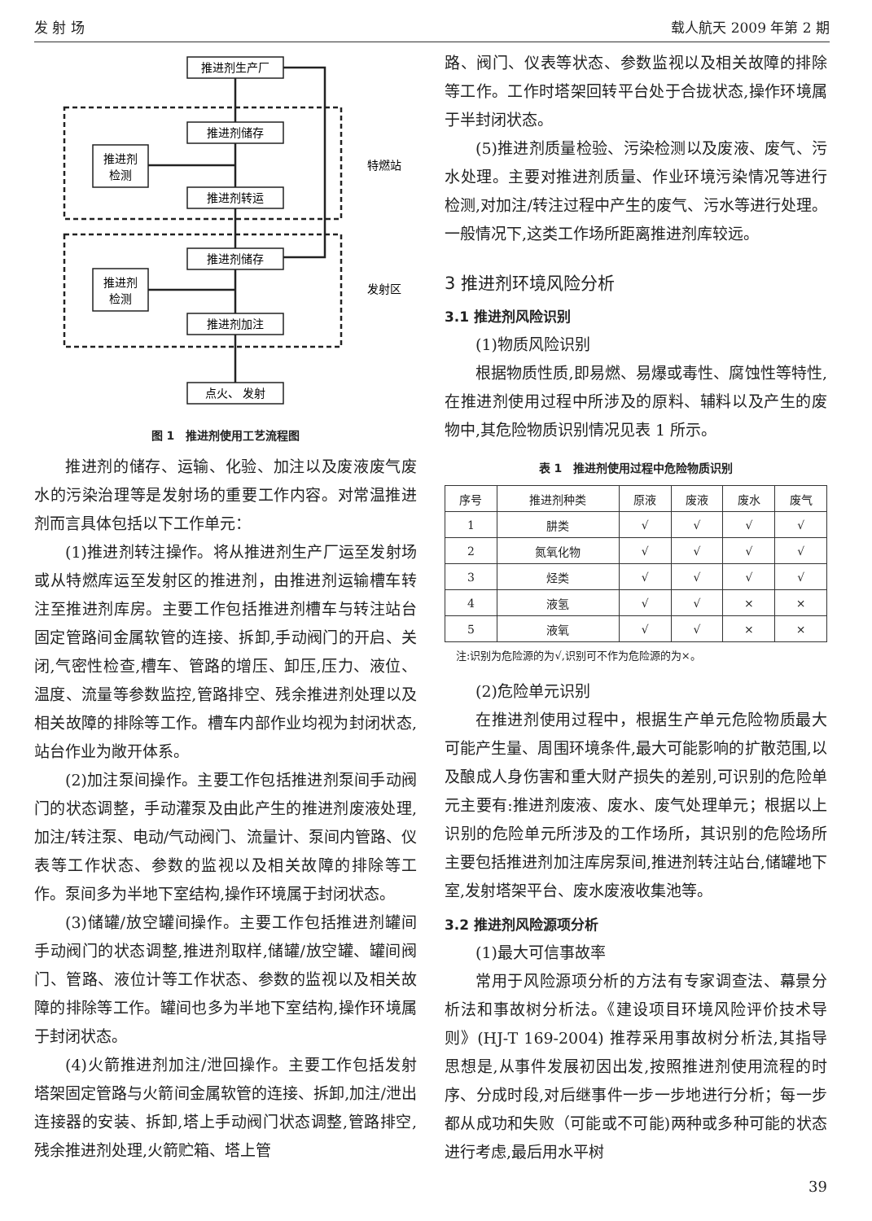发 射 场 载人航天 2009 年第 2 期
推进剂生产厂
推进剂储存
推进剂转运
推进剂
检测
特燃站
推进剂储存
推进剂加注
推进剂
检测
发射区
点火、 发射
图 1　推进剂使用工艺流程图
推进剂的储存、运输、化验、加注以及废液废气废水的污染治理等是发射场的重要工作内容。对常温推进剂而言具体包括以下工作单元：
(1)推进剂转注操作。将从推进剂生产厂运至发射场或从特燃库运至发射区的推进剂，由推进剂运输槽车转注至推进剂库房。主要工作包括推进剂槽车与转注站台固定管路间金属软管的连接、拆卸,手动阀门的开启、关闭,气密性检查,槽车、管路的增压、卸压,压力、液位、温度、流量等参数监控,管路排空、残余推进剂处理以及相关故障的排除等工作。槽车内部作业均视为封闭状态,站台作业为敞开体系。
(2)加注泵间操作。主要工作包括推进剂泵间手动阀门的状态调整，手动灌泵及由此产生的推进剂废液处理,加注/转注泵、电动/气动阀门、流量计、泵间内管路、仪表等工作状态、参数的监视以及相关故障的排除等工作。泵间多为半地下室结构,操作环境属于封闭状态。
(3)储罐/放空罐间操作。主要工作包括推进剂罐间手动阀门的状态调整,推进剂取样,储罐/放空罐、罐间阀门、管路、液位计等工作状态、参数的监视以及相关故障的排除等工作。罐间也多为半地下室结构,操作环境属于封闭状态。
(4)火箭推进剂加注/泄回操作。主要工作包括发射塔架固定管路与火箭间金属软管的连接、拆卸,加注/泄出连接器的安装、拆卸,塔上手动阀门状态调整,管路排空,残余推进剂处理,火箭贮箱、塔上管
路、阀门、仪表等状态、参数监视以及相关故障的排除等工作。工作时塔架回转平台处于合拢状态,操作环境属于半封闭状态。
(5)推进剂质量检验、污染检测以及废液、废气、污水处理。主要对推进剂质量、作业环境污染情况等进行检测,对加注/转注过程中产生的废气、污水等进行处理。一般情况下,这类工作场所距离推进剂库较远。
3 推进剂环境风险分析
3.1 推进剂风险识别
(1)物质风险识别
根据物质性质,即易燃、易爆或毒性、腐蚀性等特性,在推进剂使用过程中所涉及的原料、辅料以及产生的废物中,其危险物质识别情况见表 1 所示。
表 1　推进剂使用过程中危险物质识别
| 序号 | 推进剂种类 | 原液 | 废液 | 废水 | 废气 |
| --- | --- | --- | --- | --- | --- |
| 1 | 肼类 | √ | √ | √ | √ |
| 2 | 氮氧化物 | √ | √ | √ | √ |
| 3 | 烃类 | √ | √ | √ | √ |
| 4 | 液氢 | √ | √ | × | × |
| 5 | 液氧 | √ | √ | × | × |
注:识别为危险源的为√,识别可不作为危险源的为×。
(2)危险单元识别
在推进剂使用过程中，根据生产单元危险物质最大可能产生量、周围环境条件,最大可能影响的扩散范围,以及酿成人身伤害和重大财产损失的差别,可识别的危险单元主要有:推进剂废液、废水、废气处理单元；根据以上识别的危险单元所涉及的工作场所，其识别的危险场所主要包括推进剂加注库房泵间,推进剂转注站台,储罐地下室,发射塔架平台、废水废液收集池等。
3.2 推进剂风险源项分析
(1)最大可信事故率
常用于风险源项分析的方法有专家调查法、幕景分析法和事故树分析法。《建设项目环境风险评价技术导则》(HJ-T 169-2004) 推荐采用事故树分析法,其指导思想是,从事件发展初因出发,按照推进剂使用流程的时序、分成时段,对后继事件一步一步地进行分析；每一步都从成功和失败（可能或不可能)两种或多种可能的状态进行考虑,最后用水平树
39